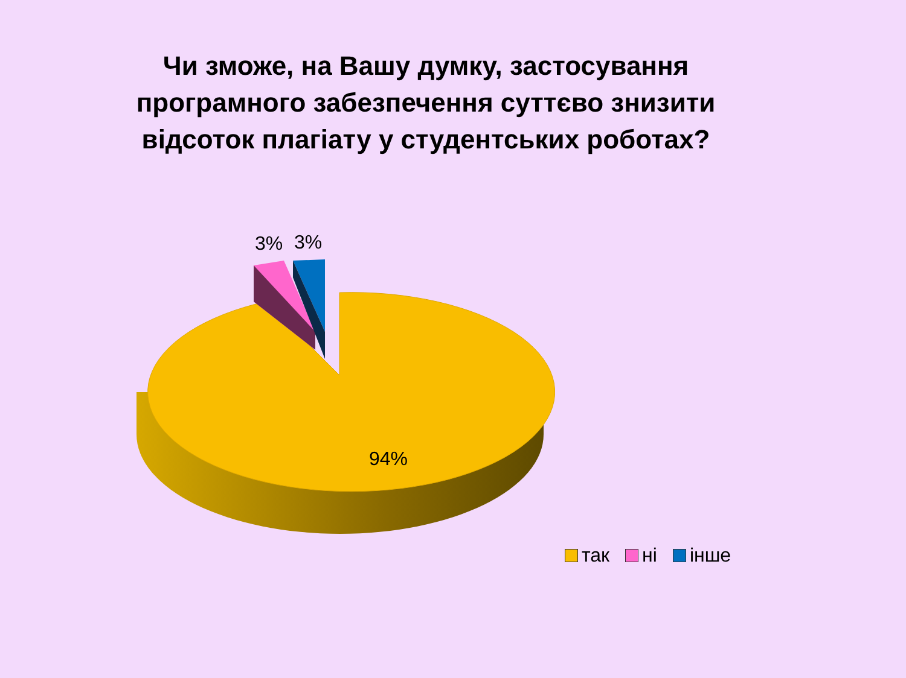Чи зможе, на Вашу думку, застосування програмного забезпечення суттєво знизити відсоток плагіату у студентських роботах?
3% 3%
94%
так ні інше